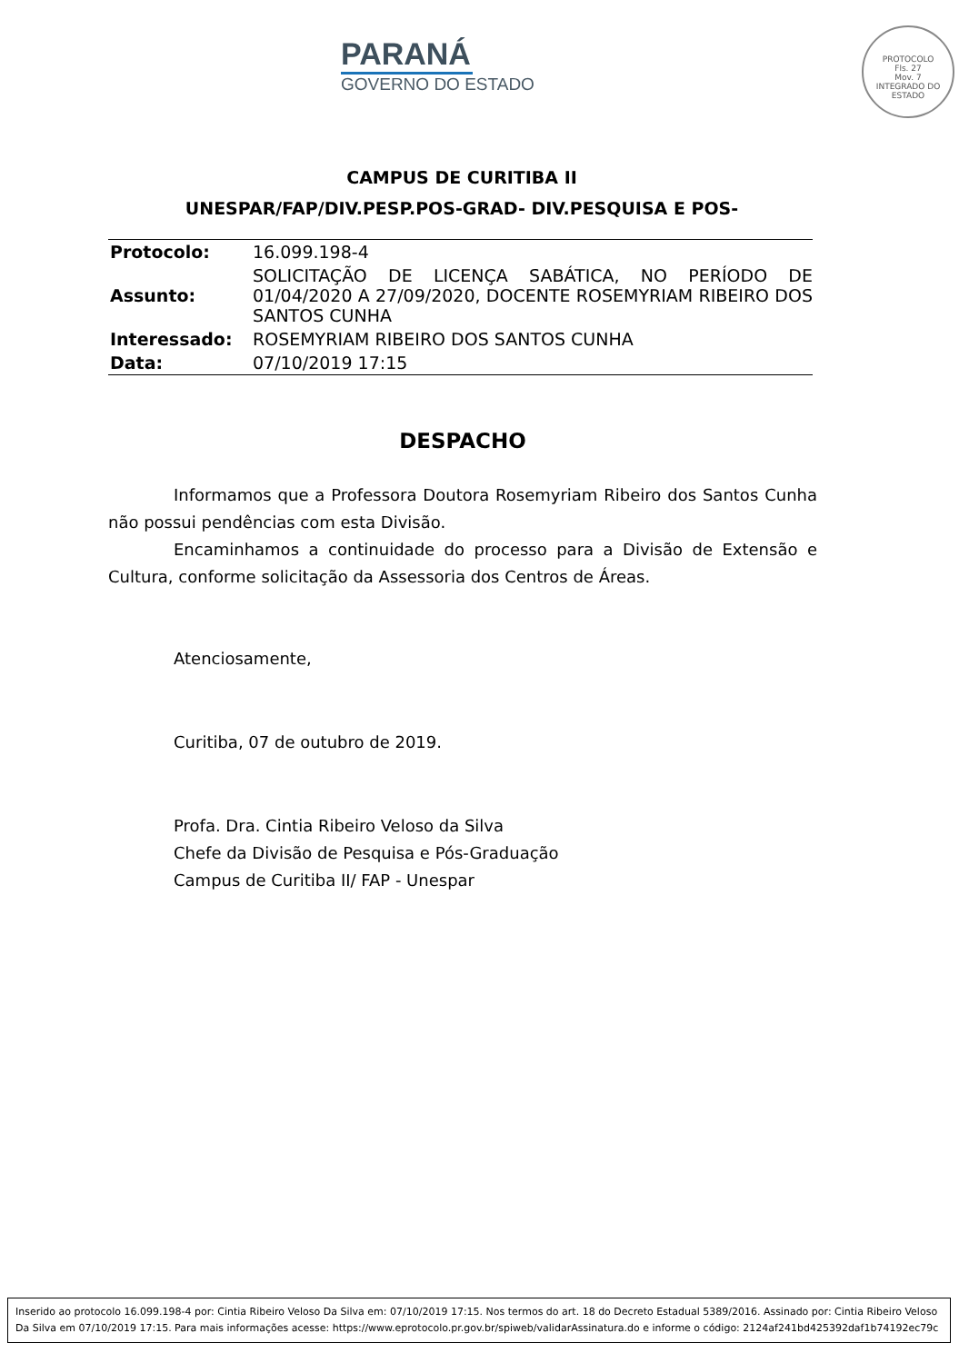PARANÁ
GOVERNO DO ESTADO
PROTOCOLO
Fls. 27
Mov. 7
INTEGRADO DO ESTADO
CAMPUS DE CURITIBA II
UNESPAR/FAP/DIV.PESP.POS-GRAD- DIV.PESQUISA E POS-
| Protocolo: | 16.099.198-4 |
| Assunto: | SOLICITAÇÃO DE LICENÇA SABÁTICA, NO PERÍODO DE 01/04/2020 A 27/09/2020, DOCENTE ROSEMYRIAM RIBEIRO DOS SANTOS CUNHA |
| Interessado: | ROSEMYRIAM RIBEIRO DOS SANTOS CUNHA |
| Data: | 07/10/2019 17:15 |
DESPACHO
Informamos que a Professora Doutora Rosemyriam Ribeiro dos Santos Cunha não possui pendências com esta Divisão.
Encaminhamos a continuidade do processo para a Divisão de Extensão e Cultura, conforme solicitação da Assessoria dos Centros de Áreas.
Atenciosamente,
Curitiba, 07 de outubro de 2019.
Profa. Dra. Cintia Ribeiro Veloso da Silva
Chefe da Divisão de Pesquisa e Pós-Graduação
Campus de Curitiba II/ FAP - Unespar
Inserido ao protocolo 16.099.198-4 por: Cintia Ribeiro Veloso Da Silva em: 07/10/2019 17:15. Nos termos do art. 18 do Decreto Estadual 5389/2016. Assinado por: Cintia Ribeiro Veloso Da Silva em 07/10/2019 17:15. Para mais informações acesse: https://www.eprotocolo.pr.gov.br/spiweb/validarAssinatura.do e informe o código: 2124af241bd425392daf1b74192ec79c